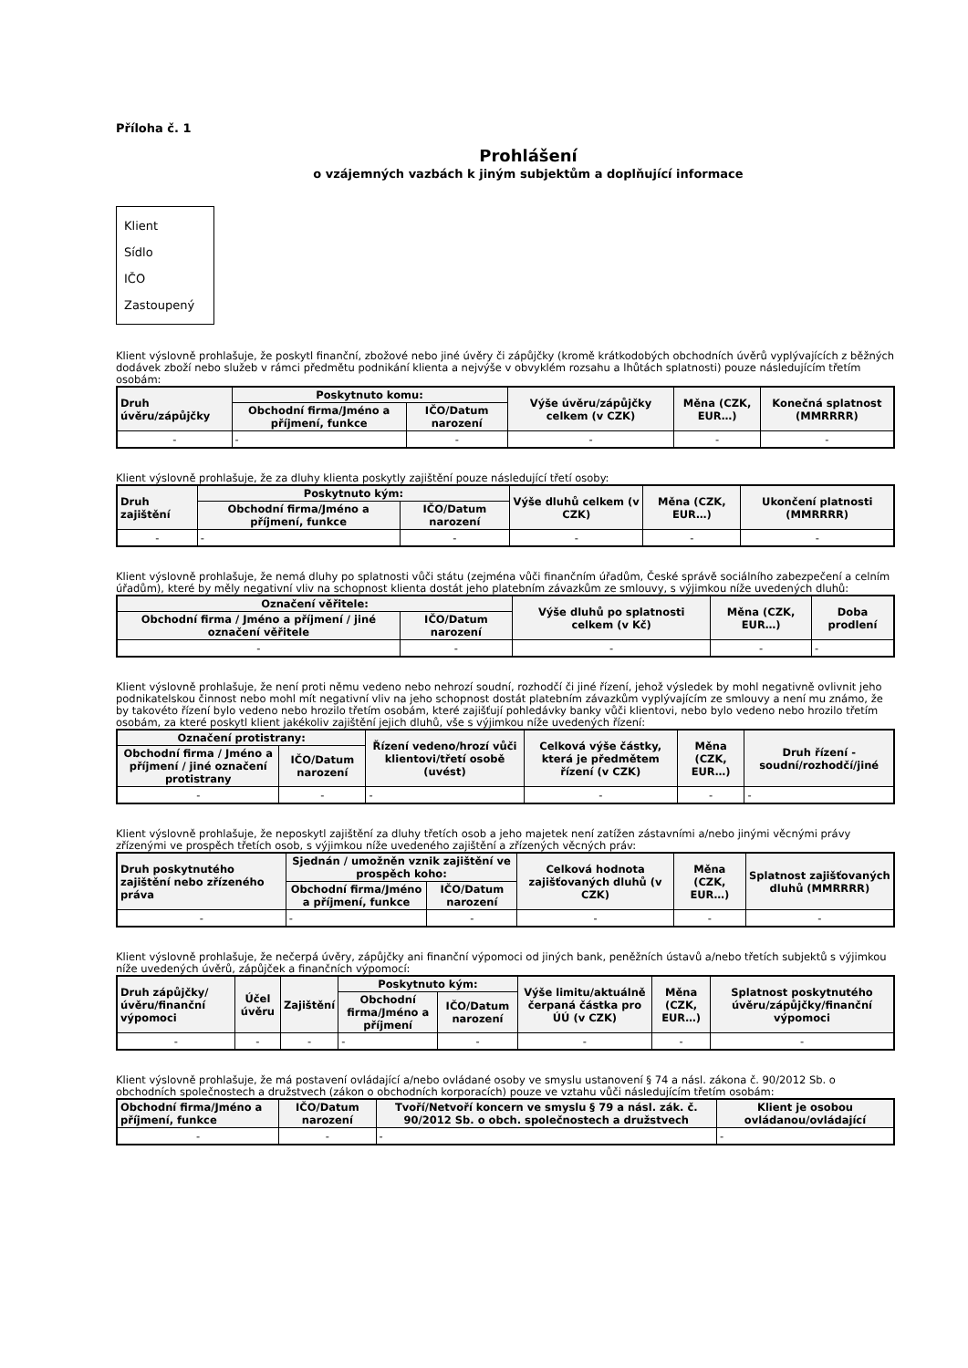Příloha č. 1
Prohlášení
o vzájemných vazbách k jiným subjektům a doplňující informace
Klient
Sídlo
IČO
Zastoupený
Klient výslovně prohlašuje, že poskytl finanční, zbožové nebo jiné úvěry či zápůjčky (kromě krátkodobých obchodních úvěrů vyplývajících z běžných dodávek zboží nebo služeb v rámci předmětu podnikání klienta a nejvýše v obvyklém rozsahu a lhůtách splatnosti) pouze následujícím třetím osobám:
| Druh úvěru/zápůjčky | Poskytnuto komu: | | Výše úvěru/zápůjčky celkem (v CZK) | Měna (CZK, EUR…) | Konečná splatnost (MMRRRR) |
| --- | --- | --- | --- | --- | --- |
| | Obchodní firma/Jméno a příjmení, funkce | IČO/Datum narození | | | |
| - | - | - | - | - | - |
Klient výslovně prohlašuje, že za dluhy klienta poskytly zajištění pouze následující třetí osoby:
| Druh zajištění | Poskytnuto kým: | | Výše dluhů celkem (v CZK) | Měna (CZK, EUR…) | Ukončení platnosti (MMRRRR) |
| --- | --- | --- | --- | --- | --- |
| | Obchodní firma/Jméno a příjmení, funkce | IČO/Datum narození | | | |
| - | - | - | - | - | - |
Klient výslovně prohlašuje, že nemá dluhy po splatnosti vůči státu (zejména vůči finančním úřadům, České správě sociálního zabezpečení a celním úřadům), které by měly negativní vliv na schopnost klienta dostát jeho platebním závazkům ze smlouvy, s výjimkou níže uvedených dluhů:
| Označení věřitele: | | Výše dluhů po splatnosti celkem (v Kč) | Měna (CZK, EUR…) | Doba prodlení |
| --- | --- | --- | --- | --- |
| Obchodní firma / Jméno a příjmení / jiné označení věřitele | IČO/Datum narození | | | |
| - | - | - | - | - |
Klient výslovně prohlašuje, že není proti němu vedeno nebo nehrozí soudní, rozhodčí či jiné řízení, jehož výsledek by mohl negativně ovlivnit jeho podnikatelskou činnost nebo mohl mít negativní vliv na jeho schopnost dostát platebním závazkům vyplývajícím ze smlouvy a není mu známo, že by takovéto řízení bylo vedeno nebo hrozilo třetím osobám, které zajišťují pohledávky banky vůči klientovi, nebo bylo vedeno nebo hrozilo třetím osobám, za které poskytl klient jakékoliv zajištění jejich dluhů, vše s výjimkou níže uvedených řízení:
| Označení protistrany: | | Řízení vedeno/hrozí vůči klientovi/třetí osobě (uvést) | Celková výše částky, která je předmětem řízení (v CZK) | Měna (CZK, EUR…) | Druh řízení - soudní/rozhodčí/jiné |
| --- | --- | --- | --- | --- | --- |
| Obchodní firma / Jméno a příjmení / jiné označení protistrany | IČO/Datum narození | | | | |
| - | - | - | - | - | - |
Klient výslovně prohlašuje, že neposkytl zajištění za dluhy třetích osob a jeho majetek není zatížen zástavními a/nebo jinými věcnými právy zřízenými ve prospěch třetích osob, s výjimkou níže uvedeného zajištění a zřízených věcných práv:
| Druh poskytnutého zajištění nebo zřízeného práva | Sjednán / umožněn vznik zajištění ve prospěch koho: | | Celková hodnota zajišťovaných dluhů (v CZK) | Měna (CZK, EUR…) | Splatnost zajišťovaných dluhů (MMRRRR) |
| --- | --- | --- | --- | --- | --- |
| | Obchodní firma/Jméno a příjmení, funkce | IČO/Datum narození | | | |
| - | - | - | - | - | - |
Klient výslovně prohlašuje, že nečerpá úvěry, zápůjčky ani finanční výpomoci od jiných bank, peněžních ústavů a/nebo třetích subjektů s výjimkou níže uvedených úvěrů, zápůjček a finančních výpomocí:
| Druh zápůjčky/úvěru/finanční výpomoci | Účel úvěru | Zajištění | Poskytnuto kým: | | Výše limitu/aktuálně čerpaná částka pro ÚÚ (v CZK) | Měna (CZK, EUR…) | Splatnost poskytnutého úvěru/zápůjčky/finanční výpomoci |
| --- | --- | --- | --- | --- | --- | --- | --- |
| | | | Obchodní firma/Jméno a příjmení | IČO/Datum narození | | | |
| - | - | - | - | - | - | - | - |
Klient výslovně prohlašuje, že má postavení ovládající a/nebo ovládané osoby ve smyslu ustanovení § 74 a násl. zákona č. 90/2012 Sb. o obchodních společnostech a družstvech (zákon o obchodních korporacích) pouze ve vztahu vůči následujícím třetím osobám:
| Obchodní firma/Jméno a příjmení, funkce | IČO/Datum narození | Tvoří/Netvoří koncern ve smyslu § 79 a násl. zák. č. 90/2012 Sb. o obch. společnostech a družstvech | Klient je osobou ovládanou/ovládající |
| --- | --- | --- | --- |
| - | - | - | - |